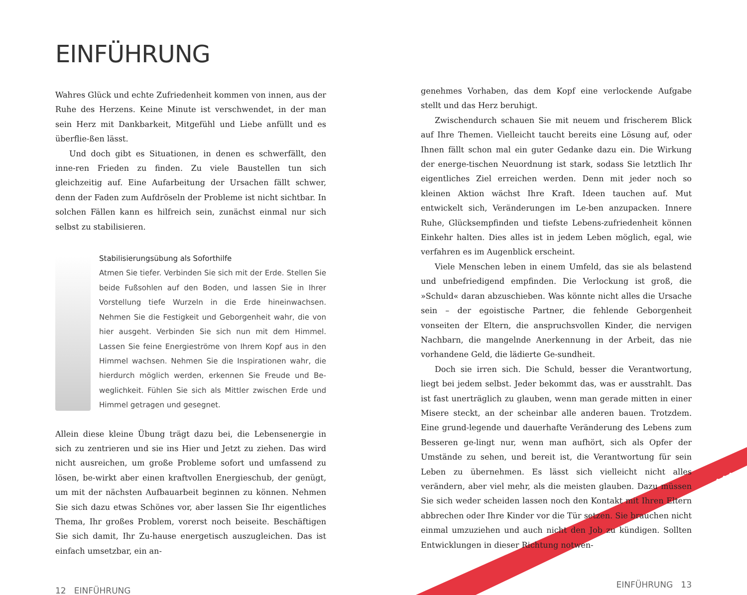EINFÜHRUNG
Wahres Glück und echte Zufriedenheit kommen von innen, aus der Ruhe des Herzens. Keine Minute ist verschwendet, in der man sein Herz mit Dankbarkeit, Mitgefühl und Liebe anfüllt und es überflie-ßen lässt.
Und doch gibt es Situationen, in denen es schwerfällt, den inne-ren Frieden zu finden. Zu viele Baustellen tun sich gleichzeitig auf. Eine Aufarbeitung der Ursachen fällt schwer, denn der Faden zum Aufdröseln der Probleme ist nicht sichtbar. In solchen Fällen kann es hilfreich sein, zunächst einmal nur sich selbst zu stabilisieren.
Stabilisierungsübung als Soforthilfe
Atmen Sie tiefer. Verbinden Sie sich mit der Erde. Stellen Sie beide Fußsohlen auf den Boden, und lassen Sie in Ihrer Vorstellung tiefe Wurzeln in die Erde hineinwachsen. Nehmen Sie die Festigkeit und Geborgenheit wahr, die von hier ausgeht. Verbinden Sie sich nun mit dem Himmel. Lassen Sie feine Energieströme von Ihrem Kopf aus in den Himmel wachsen. Nehmen Sie die Inspirationen wahr, die hierdurch möglich werden, erkennen Sie Freude und Be-weglichkeit. Fühlen Sie sich als Mittler zwischen Erde und Himmel getragen und gesegnet.
Allein diese kleine Übung trägt dazu bei, die Lebensenergie in sich zu zentrieren und sie ins Hier und Jetzt zu ziehen. Das wird nicht ausreichen, um große Probleme sofort und umfassend zu lösen, be-wirkt aber einen kraftvollen Energieschub, der genügt, um mit der nächsten Aufbauarbeit beginnen zu können. Nehmen Sie sich dazu etwas Schönes vor, aber lassen Sie Ihr eigentliches Thema, Ihr großes Problem, vorerst noch beiseite. Beschäftigen Sie sich damit, Ihr Zu-hause energetisch auszugleichen. Das ist einfach umsetzbar, ein an-
12 EINFÜHRUNG
genehmes Vorhaben, das dem Kopf eine verlockende Aufgabe stellt und das Herz beruhigt.
Zwischendurch schauen Sie mit neuem und frischerem Blick auf Ihre Themen. Vielleicht taucht bereits eine Lösung auf, oder Ihnen fällt schon mal ein guter Gedanke dazu ein. Die Wirkung der energe-tischen Neuordnung ist stark, sodass Sie letztlich Ihr eigentliches Ziel erreichen werden. Denn mit jeder noch so kleinen Aktion wächst Ihre Kraft. Ideen tauchen auf. Mut entwickelt sich, Veränderungen im Le-ben anzupacken. Innere Ruhe, Glücksempfinden und tiefste Lebens-zufriedenheit können Einkehr halten. Dies alles ist in jedem Leben möglich, egal, wie verfahren es im Augenblick erscheint.
Viele Menschen leben in einem Umfeld, das sie als belastend und unbefriedigend empfinden. Die Verlockung ist groß, die »Schuld« daran abzuschieben. Was könnte nicht alles die Ursache sein – der egoistische Partner, die fehlende Geborgenheit vonseiten der Eltern, die anspruchsvollen Kinder, die nervigen Nachbarn, die mangelnde Anerkennung in der Arbeit, das nie vorhandene Geld, die lädierte Ge-sundheit.
Doch sie irren sich. Die Schuld, besser die Verantwortung, liegt bei jedem selbst. Jeder bekommt das, was er ausstrahlt. Das ist fast unerträglich zu glauben, wenn man gerade mitten in einer Misere steckt, an der scheinbar alle anderen bauen. Trotzdem. Eine grund-legende und dauerhafte Veränderung des Lebens zum Besseren ge-lingt nur, wenn man aufhört, sich als Opfer der Umstände zu sehen, und bereit ist, die Verantwortung für sein Leben zu übernehmen. Es lässt sich vielleicht nicht alles verändern, aber viel mehr, als die meisten glauben. Dazu müssen Sie sich weder scheiden lassen noch den Kontakt mit Ihren Eltern abbrechen oder Ihre Kinder vor die Tür setzen. Sie brauchen nicht einmal umzuziehen und auch nicht den Job zu kündigen. Sollten Entwicklungen in dieser Richtung notwen-
EINFÜHRUNG 13